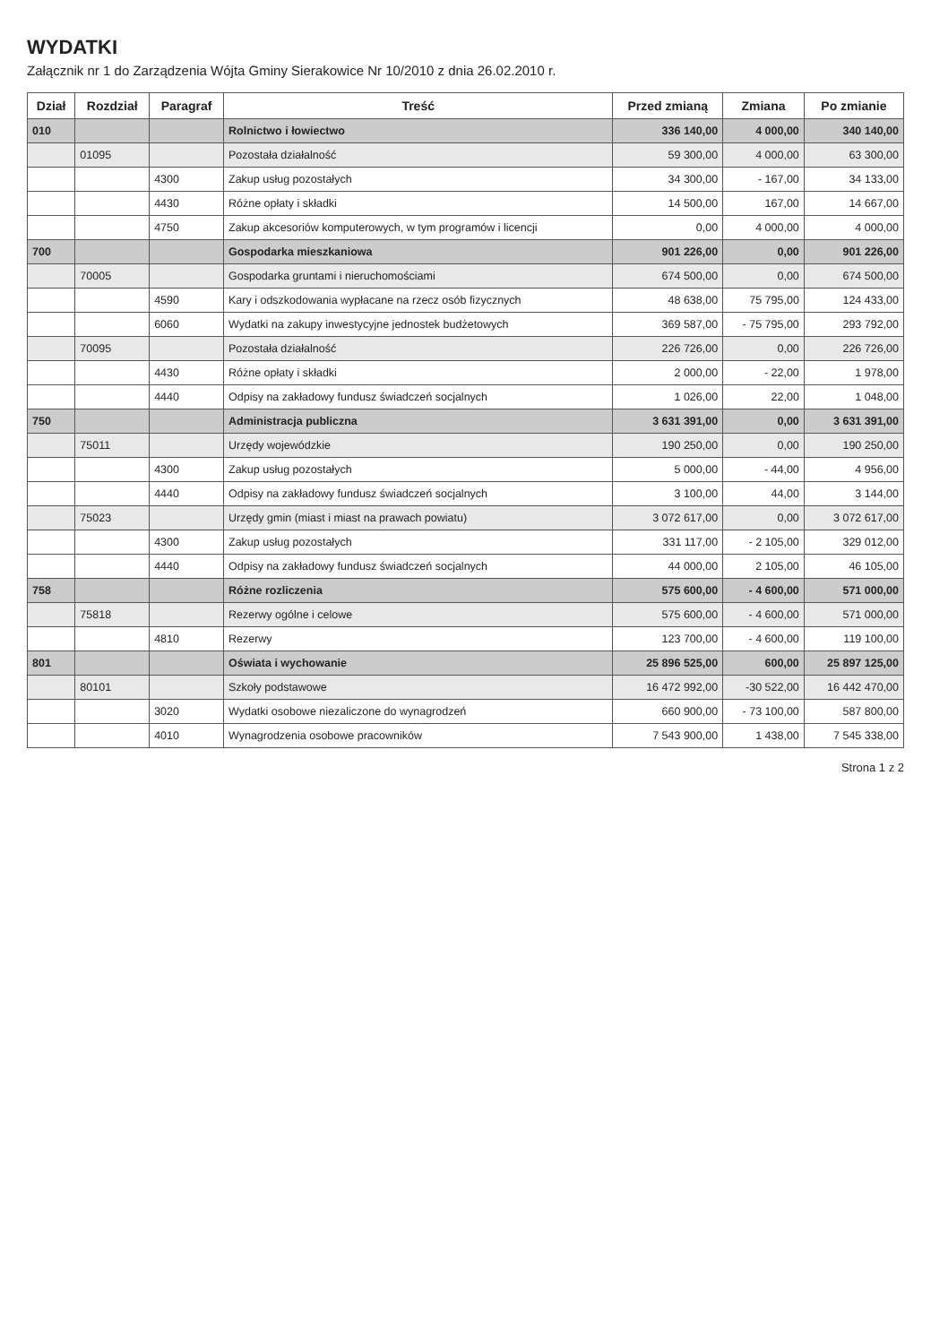WYDATKI
Załącznik nr 1 do Zarządzenia Wójta Gminy Sierakowice Nr 10/2010 z dnia 26.02.2010 r.
| Dział | Rozdział | Paragraf | Treść | Przed zmianą | Zmiana | Po zmianie |
| --- | --- | --- | --- | --- | --- | --- |
| 010 | | | Rolnictwo i łowiectwo | 336 140,00 | 4 000,00 | 340 140,00 |
| | 01095 | | Pozostała działalność | 59 300,00 | 4 000,00 | 63 300,00 |
| | | 4300 | Zakup usług pozostałych | 34 300,00 | - 167,00 | 34 133,00 |
| | | 4430 | Różne opłaty i składki | 14 500,00 | 167,00 | 14 667,00 |
| | | 4750 | Zakup akcesoriów komputerowych, w tym programów i licencji | 0,00 | 4 000,00 | 4 000,00 |
| 700 | | | Gospodarka mieszkaniowa | 901 226,00 | 0,00 | 901 226,00 |
| | 70005 | | Gospodarka gruntami i nieruchomościami | 674 500,00 | 0,00 | 674 500,00 |
| | | 4590 | Kary i odszkodowania wypłacane na rzecz osób fizycznych | 48 638,00 | 75 795,00 | 124 433,00 |
| | | 6060 | Wydatki na zakupy inwestycyjne jednostek budżetowych | 369 587,00 | - 75 795,00 | 293 792,00 |
| | 70095 | | Pozostała działalność | 226 726,00 | 0,00 | 226 726,00 |
| | | 4430 | Różne opłaty i składki | 2 000,00 | - 22,00 | 1 978,00 |
| | | 4440 | Odpisy na zakładowy fundusz świadczeń socjalnych | 1 026,00 | 22,00 | 1 048,00 |
| 750 | | | Administracja publiczna | 3 631 391,00 | 0,00 | 3 631 391,00 |
| | 75011 | | Urzędy wojewódzkie | 190 250,00 | 0,00 | 190 250,00 |
| | | 4300 | Zakup usług pozostałych | 5 000,00 | - 44,00 | 4 956,00 |
| | | 4440 | Odpisy na zakładowy fundusz świadczeń socjalnych | 3 100,00 | 44,00 | 3 144,00 |
| | 75023 | | Urzędy gmin (miast i miast na prawach powiatu) | 3 072 617,00 | 0,00 | 3 072 617,00 |
| | | 4300 | Zakup usług pozostałych | 331 117,00 | - 2 105,00 | 329 012,00 |
| | | 4440 | Odpisy na zakładowy fundusz świadczeń socjalnych | 44 000,00 | 2 105,00 | 46 105,00 |
| 758 | | | Różne rozliczenia | 575 600,00 | - 4 600,00 | 571 000,00 |
| | 75818 | | Rezerwy ogólne i celowe | 575 600,00 | - 4 600,00 | 571 000,00 |
| | | 4810 | Rezerwy | 123 700,00 | - 4 600,00 | 119 100,00 |
| 801 | | | Oświata i wychowanie | 25 896 525,00 | 600,00 | 25 897 125,00 |
| | 80101 | | Szkoły podstawowe | 16 472 992,00 | -30 522,00 | 16 442 470,00 |
| | | 3020 | Wydatki osobowe niezaliczone do wynagrodzeń | 660 900,00 | - 73 100,00 | 587 800,00 |
| | | 4010 | Wynagrodzenia osobowe pracowników | 7 543 900,00 | 1 438,00 | 7 545 338,00 |
Strona 1 z 2